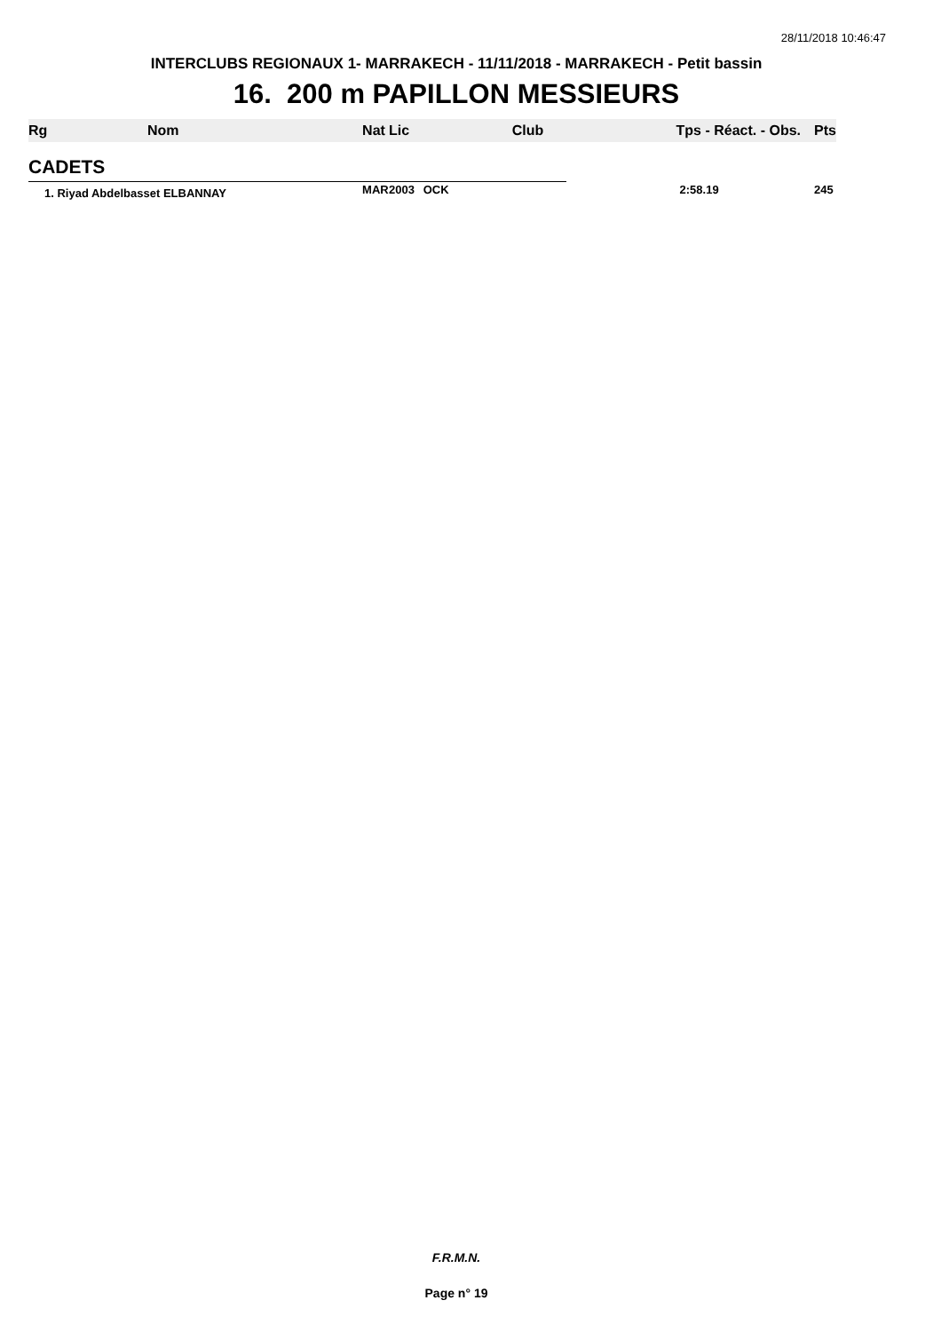28/11/2018 10:46:47
INTERCLUBS REGIONAUX 1- MARRAKECH - 11/11/2018 - MARRAKECH - Petit bassin
16. 200 m PAPILLON MESSIEURS
| Rg | Nom | Nat | Lic | Club | Tps - Réact. - Obs. | Pts |
| --- | --- | --- | --- | --- | --- | --- |
| CADETS | | | | | | |
| 1. Riyad Abdelbasset ELBANNAY | | MAR | 2003 | OCK | 2:58.19 | 245 |
F.R.M.N.
Page n° 19